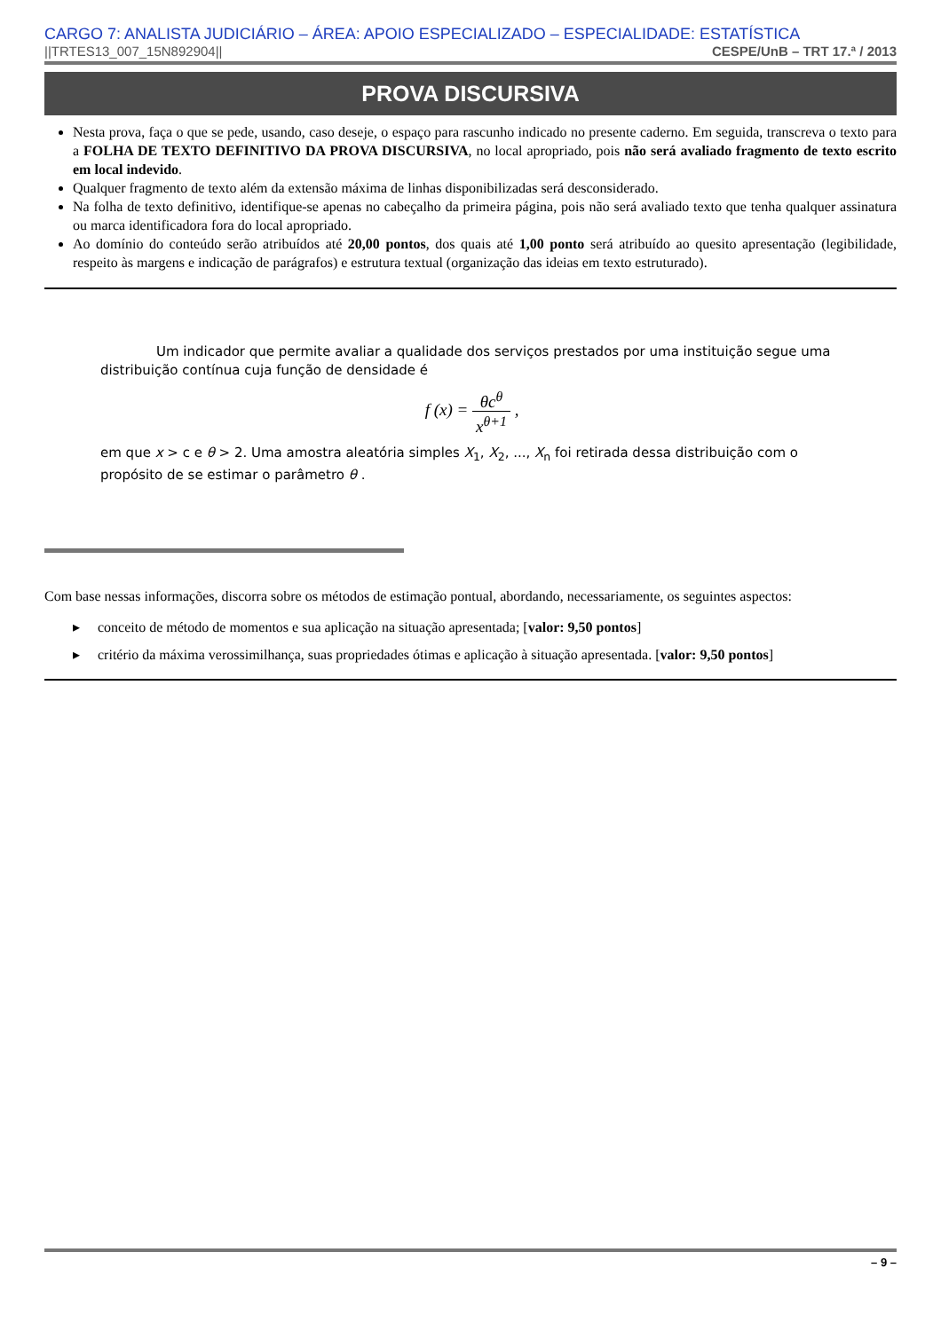CARGO 7: ANALISTA JUDICIÁRIO – ÁREA: APOIO ESPECIALIZADO – ESPECIALIDADE: ESTATÍSTICA
||TRTES13_007_15N892904|| CESPE/UnB – TRT 17.ª / 2013
PROVA DISCURSIVA
Nesta prova, faça o que se pede, usando, caso deseje, o espaço para rascunho indicado no presente caderno. Em seguida, transcreva o texto para a FOLHA DE TEXTO DEFINITIVO DA PROVA DISCURSIVA, no local apropriado, pois não será avaliado fragmento de texto escrito em local indevido.
Qualquer fragmento de texto além da extensão máxima de linhas disponibilizadas será desconsiderado.
Na folha de texto definitivo, identifique-se apenas no cabeçalho da primeira página, pois não será avaliado texto que tenha qualquer assinatura ou marca identificadora fora do local apropriado.
Ao domínio do conteúdo serão atribuídos até 20,00 pontos, dos quais até 1,00 ponto será atribuído ao quesito apresentação (legibilidade, respeito às margens e indicação de parágrafos) e estrutura textual (organização das ideias em texto estruturado).
Um indicador que permite avaliar a qualidade dos serviços prestados por uma instituição segue uma distribuição contínua cuja função de densidade é
f (x) = θc<sup>θ</sup> x<sup>θ+1</sup> ,
em que x > c e θ > 2. Uma amostra aleatória simples X<sub>1</sub>, X<sub>2</sub>, ..., X<sub>n</sub> foi retirada dessa distribuição com o propósito de se estimar o parâmetro θ .
Com base nessas informações, discorra sobre os métodos de estimação pontual, abordando, necessariamente, os seguintes aspectos:
▸ conceito de método de momentos e sua aplicação na situação apresentada; [valor: 9,50 pontos]
▸ critério da máxima verossimilhança, suas propriedades ótimas e aplicação à situação apresentada. [valor: 9,50 pontos]
– 9 –